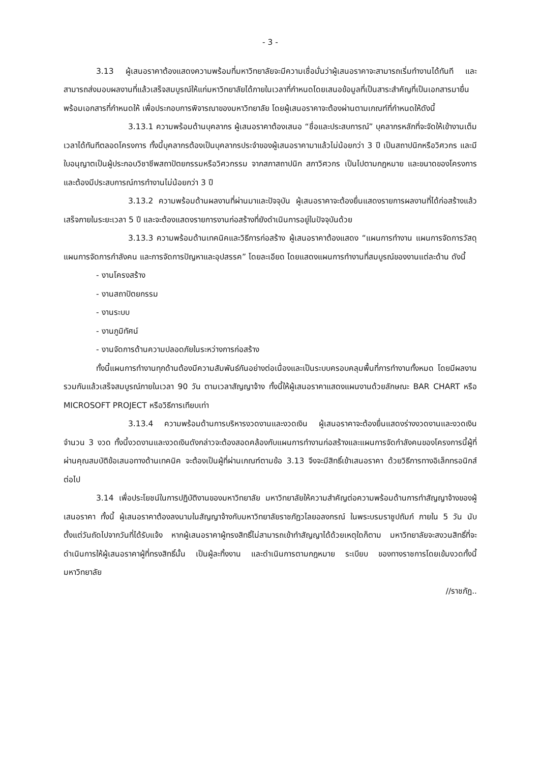- 3 -
3.13 ผู้เสนอราคาต้องแสดงความพร้อมที่มหาวิทยาลัยจะมีความเชื่อมั่นว่าผู้เสนอราคาจะสามารถเริ่มทำงานได้ทันที และสามารถส่งมอบผลงานที่แล้วเสร็จสมบูรณ์ให้แก่มหาวิทยาลัยได้ภายในเวลาที่กำหนดโดยเสนอข้อมูลที่เป็นสาระสำคัญที่เป็นเอกสารมายื่นพร้อมเอกสารที่กำหนดให้ เพื่อประกอบการพิจารณาของมหาวิทยาลัย โดยผู้เสนอราคาจะต้องผ่านตามเกณฑ์ที่กำหนดให้ดังนี้
3.13.1 ความพร้อมด้านบุคลากร ผู้เสนอราคาต้องเสนอ “ชื่อและประสบการณ์” บุคลากรหลักที่จะจัดให้เข้างานเต็มเวลาได้ทันทีตลอดโครงการ ทั้งนี้บุคลากรต้องเป็นบุคลากรประจำของผู้เสนอราคามาแล้วไม่น้อยกว่า 3 ปี เป็นสถาปนิกหรือวิศวกร และมีใบอนุญาตเป็นผู้ประกอบวิชาชีพสถาปัตยกรรมหรือวิศวกรรม จากสภาสถาปนิก สภาวิศวกร เป็นไปตามกฎหมาย และขนาดของโครงการ และต้องมีประสบการณ์การทำงานไม่น้อยกว่า 3 ปี
3.13.2 ความพร้อมด้านผลงานที่ผ่านมาและปัจจุบัน ผู้เสนอราคาจะต้องยื่นแสดงรายการผลงานที่ได้ก่อสร้างแล้วเสร็จภายในระยะเวลา 5 ปี และจะต้องแสดงรายการงานก่อสร้างที่ยังดำเนินการอยู่ในปัจจุบันด้วย
3.13.3 ความพร้อมด้านเทคนิคและวิธีการก่อสร้าง ผู้เสนอราคาต้องแสดง “แผนการทำงาน แผนการจัดการวัสดุ แผนการจัดการกำลังคน และการจัดการปัญหาและอุปสรรค” โดยละเอียด โดยแสดงแผนการทำงานที่สมบูรณ์ของงานแต่ละด้าน ดังนี้
- งานโครงสร้าง
- งานสถาปัตยกรรม
- งานระบบ
- งานภูมิทัศน์
- งานจัดการด้านความปลอดภัยในระหว่างการก่อสร้าง
ทั้งนี้แผนการทำงานทุกด้านต้องมีความสัมพันธ์กันอย่างต่อเนื่องและเป็นระบบครอบคลุมพื้นที่การทำงานทั้งหมด โดยมีผลงานรวมกันแล้วเสร็จสมบูรณ์ภายในเวลา 90 วัน ตามเวลาสัญญาจ้าง ทั้งนี้ให้ผู้เสนอราคาแสดงแผนงานด้วยลักษณะ BAR CHART หรือ MICROSOFT PROJECT หรือวิธีการเทียบเท่า
3.13.4 ความพร้อมด้านการบริหารงวดงานและงวดเงิน ผู้เสนอราคาจะต้องยื่นแสดงร่างงวดงานและงวดเงิน จำนวน 3 งวด ทั้งนี้งวดงานและงวดเงินดังกล่าวจะต้องสอดคล้องกับแผนการทำงานก่อสร้างและแผนการจัดกำลังคนของโครงการนี้ผู้ที่ผ่านคุณสมบัติข้อเสนอทางด้านเทคนิค จะต้องเป็นผู้ที่ผ่านเกณฑ์ตามข้อ 3.13 จึงจะมีสิทธิ์เข้าเสนอราคา ด้วยวิธีการทางอิเล็กทรอนิกส์ต่อไป
3.14 เพื่อประโยชน์ในการปฏิบัติงานของมหาวิทยาลัย มหาวิทยาลัยให้ความสำคัญต่อความพร้อมด้านการทำสัญญาจ้างของผู้เสนอราคา ทั้งนี้ ผู้เสนอราคาต้องลงนามในสัญญาจ้างกับมหาวิทยาลัยราชภัฏวไลยอลงกรณ์ ในพระบรมราชูปถัมภ์ ภายใน 5 วัน นับตั้งแต่วันถัดไปจากวันที่ได้รับแจ้ง หากผู้เสนอราคาผู้ทรงสิทธิ์ไม่สามารถเข้าทำสัญญาได้ด้วยเหตุใดก็ตาม มหาวิทยาลัยจะสงวนสิทธิ์ที่จะดำเนินการให้ผู้เสนอราคาผู้ที่ทรงสิทธิ์นั้น เป็นผู้ละทิ้งงาน และดำเนินการตามกฎหมาย ระเบียบ ของทางราชการโดยเข้มงวดทั้งนี้มหาวิทยาลัย
//ราชภัฏ..